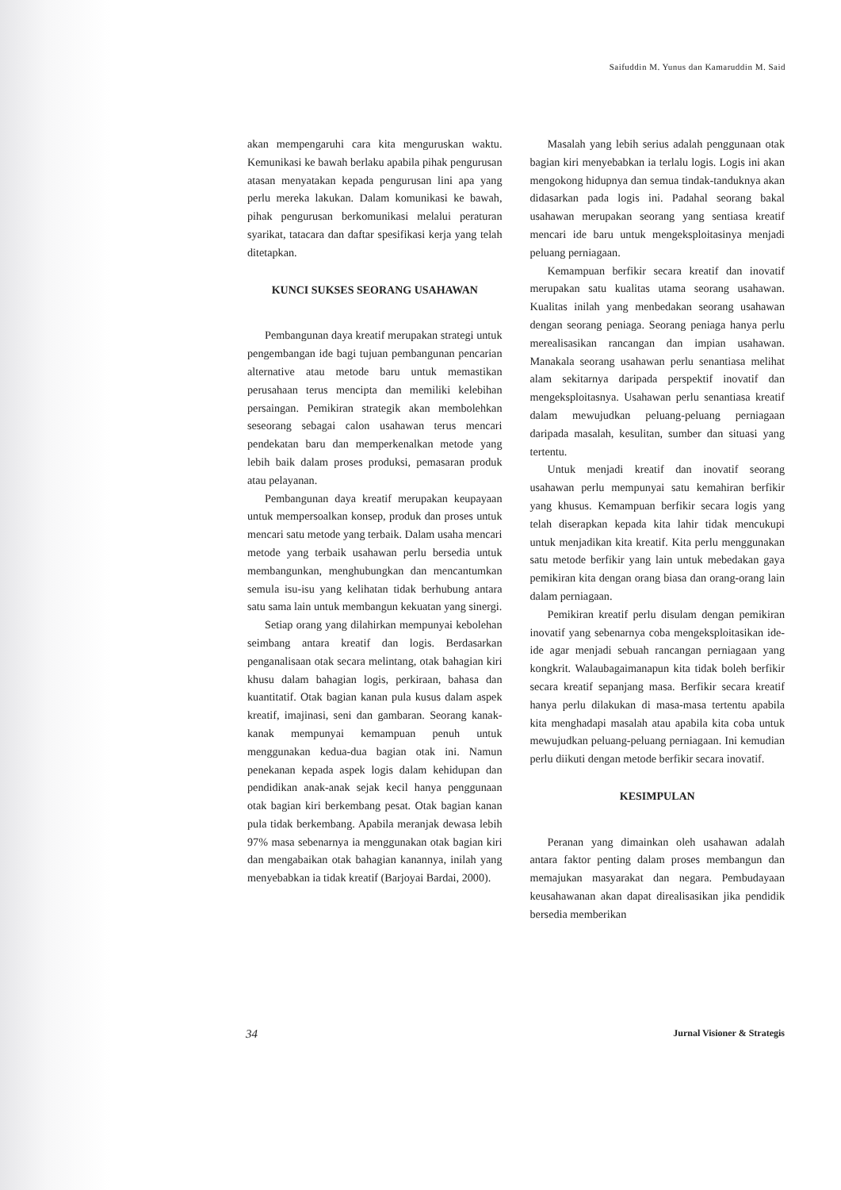Saifuddin M. Yunus dan Kamaruddin M. Said
akan mempengaruhi cara kita menguruskan waktu. Kemunikasi ke bawah berlaku apabila pihak pengurusan atasan menyatakan kepada pengurusan lini apa yang perlu mereka lakukan. Dalam komunikasi ke bawah, pihak pengurusan berkomunikasi melalui peraturan syarikat, tatacara dan daftar spesifikasi kerja yang telah ditetapkan.
KUNCI SUKSES SEORANG USAHAWAN
Pembangunan daya kreatif merupakan strategi untuk pengembangan ide bagi tujuan pembangunan pencarian alternative atau metode baru untuk memastikan perusahaan terus mencipta dan memiliki kelebihan persaingan. Pemikiran strategik akan membolehkan seseorang sebagai calon usahawan terus mencari pendekatan baru dan memperkenalkan metode yang lebih baik dalam proses produksi, pemasaran produk atau pelayanan.
Pembangunan daya kreatif merupakan keupayaan untuk mempersoalkan konsep, produk dan proses untuk mencari satu metode yang terbaik. Dalam usaha mencari metode yang terbaik usahawan perlu bersedia untuk membangunkan, menghubungkan dan mencantumkan semula isu-isu yang kelihatan tidak berhubung antara satu sama lain untuk membangun kekuatan yang sinergi.
Setiap orang yang dilahirkan mempunyai kebolehan seimbang antara kreatif dan logis. Berdasarkan penganalisaan otak secara melintang, otak bahagian kiri khusu dalam bahagian logis, perkiraan, bahasa dan kuantitatif. Otak bagian kanan pula kusus dalam aspek kreatif, imajinasi, seni dan gambaran. Seorang kanak-kanak mempunyai kemampuan penuh untuk menggunakan kedua-dua bagian otak ini. Namun penekanan kepada aspek logis dalam kehidupan dan pendidikan anak-anak sejak kecil hanya penggunaan otak bagian kiri berkembang pesat. Otak bagian kanan pula tidak berkembang. Apabila meranjak dewasa lebih 97% masa sebenarnya ia menggunakan otak bagian kiri dan mengabaikan otak bahagian kanannya, inilah yang menyebabkan ia tidak kreatif (Barjoyai Bardai, 2000).
Masalah yang lebih serius adalah penggunaan otak bagian kiri menyebabkan ia terlalu logis. Logis ini akan mengokong hidupnya dan semua tindak-tanduknya akan didasarkan pada logis ini. Padahal seorang bakal usahawan merupakan seorang yang sentiasa kreatif mencari ide baru untuk mengeksploitasinya menjadi peluang perniagaan.
Kemampuan berfikir secara kreatif dan inovatif merupakan satu kualitas utama seorang usahawan. Kualitas inilah yang menbedakan seorang usahawan dengan seorang peniaga. Seorang peniaga hanya perlu merealisasikan rancangan dan impian usahawan. Manakala seorang usahawan perlu senantiasa melihat alam sekitarnya daripada perspektif inovatif dan mengeksploitasnya. Usahawan perlu senantiasa kreatif dalam mewujudkan peluang-peluang perniagaan daripada masalah, kesulitan, sumber dan situasi yang tertentu.
Untuk menjadi kreatif dan inovatif seorang usahawan perlu mempunyai satu kemahiran berfikir yang khusus. Kemampuan berfikir secara logis yang telah diserapkan kepada kita lahir tidak mencukupi untuk menjadikan kita kreatif. Kita perlu menggunakan satu metode berfikir yang lain untuk mebedakan gaya pemikiran kita dengan orang biasa dan orang-orang lain dalam perniagaan.
Pemikiran kreatif perlu disulam dengan pemikiran inovatif yang sebenarnya coba mengeksploitasikan ide-ide agar menjadi sebuah rancangan perniagaan yang kongkrit. Walaubagaimanapun kita tidak boleh berfikir secara kreatif sepanjang masa. Berfikir secara kreatif hanya perlu dilakukan di masa-masa tertentu apabila kita menghadapi masalah atau apabila kita coba untuk mewujudkan peluang-peluang perniagaan. Ini kemudian perlu diikuti dengan metode berfikir secara inovatif.
KESIMPULAN
Peranan yang dimainkan oleh usahawan adalah antara faktor penting dalam proses membangun dan memajukan masyarakat dan negara. Pembudayaan keusahawanan akan dapat direalisasikan jika pendidik bersedia memberikan
34 Jurnal Visioner & Strategis